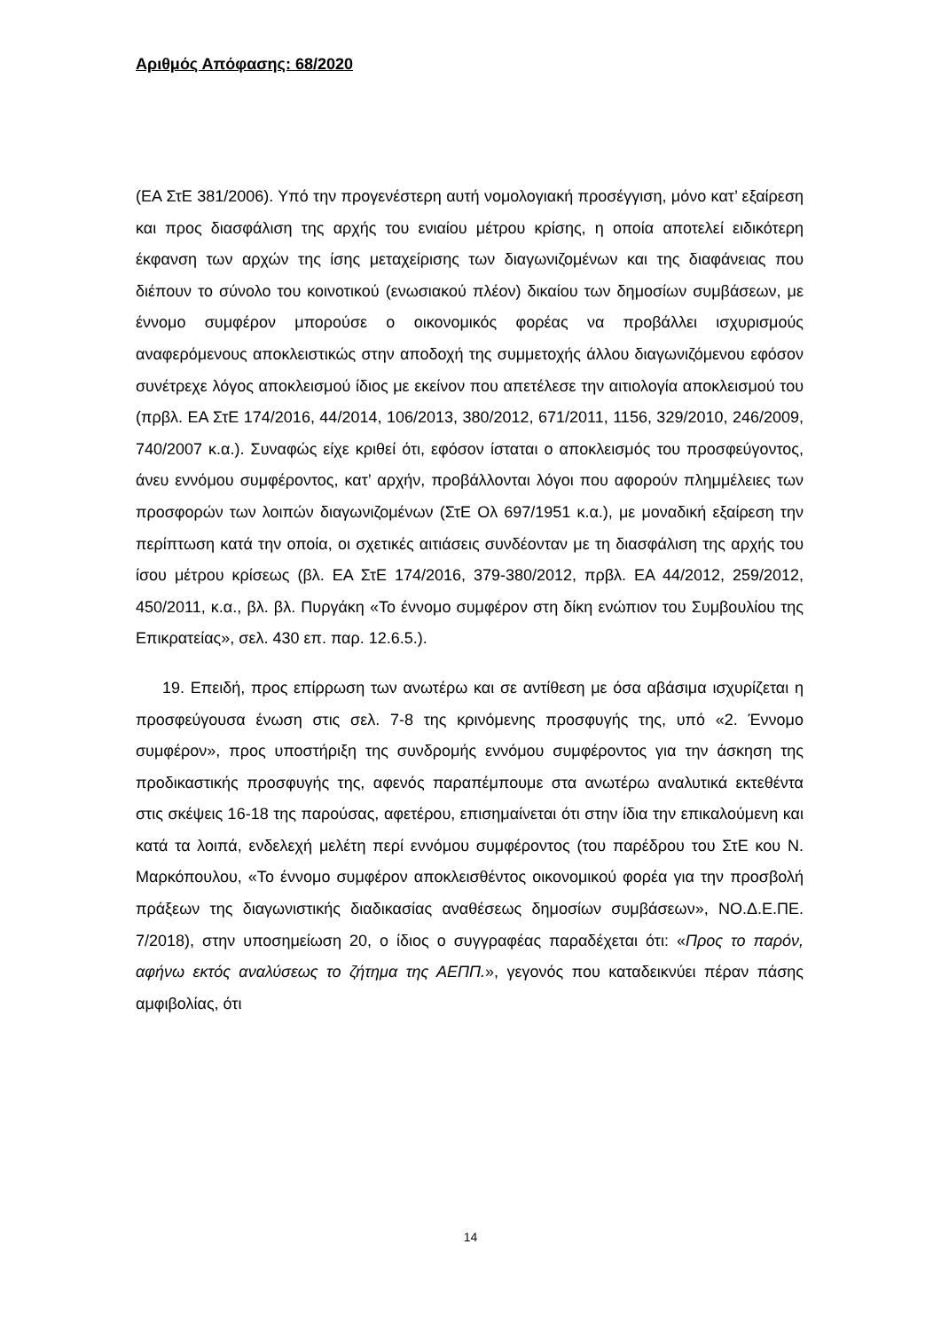Αριθμός Απόφασης: 68/2020
(ΕΑ ΣτΕ 381/2006). Υπό την προγενέστερη αυτή νομολογιακή προσέγγιση, μόνο κατ’ εξαίρεση και προς διασφάλιση της αρχής του ενιαίου μέτρου κρίσης, η οποία αποτελεί ειδικότερη έκφανση των αρχών της ίσης μεταχείρισης των διαγωνιζομένων και της διαφάνειας που διέπουν το σύνολο του κοινοτικού (ενωσιακού πλέον) δικαίου των δημοσίων συμβάσεων, με έννομο συμφέρον μπορούσε ο οικονομικός φορέας να προβάλλει ισχυρισμούς αναφερόμενους αποκλειστικώς στην αποδοχή της συμμετοχής άλλου διαγωνιζόμενου εφόσον συνέτρεχε λόγος αποκλεισμού ίδιος με εκείνον που απετέλεσε την αιτιολογία αποκλεισμού του (πρβλ. ΕΑ ΣτΕ 174/2016, 44/2014, 106/2013, 380/2012, 671/2011, 1156, 329/2010, 246/2009, 740/2007 κ.α.). Συναφώς είχε κριθεί ότι, εφόσον ίσταται ο αποκλεισμός του προσφεύγοντος, άνευ εννόμου συμφέροντος, κατ’ αρχήν, προβάλλονται λόγοι που αφορούν πλημμέλειες των προσφορών των λοιπών διαγωνιζομένων (ΣτΕ Ολ 697/1951 κ.α.), με μοναδική εξαίρεση την περίπτωση κατά την οποία, οι σχετικές αιτιάσεις συνδέονταν με τη διασφάλιση της αρχής του ίσου μέτρου κρίσεως (βλ. ΕΑ ΣτΕ 174/2016, 379-380/2012, πρβλ. ΕΑ 44/2012, 259/2012, 450/2011, κ.α., βλ. βλ. Πυργάκη «Το έννομο συμφέρον στη δίκη ενώπιον του Συμβουλίου της Επικρατείας», σελ. 430 επ. παρ. 12.6.5.).
19. Επειδή, προς επίρρωση των ανωτέρω και σε αντίθεση με όσα αβάσιμα ισχυρίζεται η προσφεύγουσα ένωση στις σελ. 7-8 της κρινόμενης προσφυγής της, υπό «2. Έννομο συμφέρον», προς υποστήριξη της συνδρομής εννόμου συμφέροντος για την άσκηση της προδικαστικής προσφυγής της, αφενός παραπέμπουμε στα ανωτέρω αναλυτικά εκτεθέντα στις σκέψεις 16-18 της παρούσας, αφετέρου, επισημαίνεται ότι στην ίδια την επικαλούμενη και κατά τα λοιπά, ενδελεχή μελέτη περί εννόμου συμφέροντος (του παρέδρου του ΣτΕ κου Ν. Μαρκόπουλου, «Το έννομο συμφέρον αποκλεισθέντος οικονομικού φορέα για την προσβολή πράξεων της διαγωνιστικής διαδικασίας αναθέσεως δημοσίων συμβάσεων», ΝΟ.Δ.Ε.ΠΕ. 7/2018), στην υποσημείωση 20, ο ίδιος ο συγγραφέας παραδέχεται ότι: «Προς το παρόν, αφήνω εκτός αναλύσεως το ζήτημα της ΑΕΠΠ.», γεγονός που καταδεικνύει πέραν πάσης αμφιβολίας, ότι
14